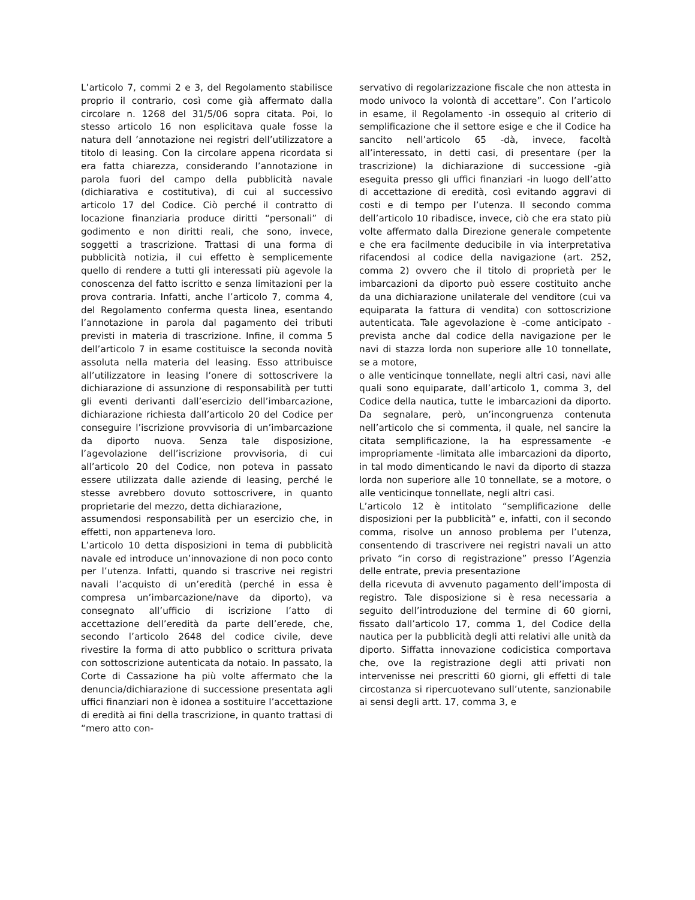L’articolo 7, commi 2 e 3, del Regolamento stabilisce proprio il contrario, così come già affermato dalla circolare n. 1268 del 31/5/06 sopra citata. Poi, lo stesso articolo 16 non esplicitava quale fosse la natura dell ’annotazione nei registri dell’utilizzatore a titolo di leasing. Con la circolare appena ricordata si era fatta chiarezza, considerando l’annotazione in parola fuori del campo della pubblicità navale (dichiarativa e costitutiva), di cui al successivo articolo 17 del Codice. Ciò perché il contratto di locazione finanziaria produce diritti “personali” di godimento e non diritti reali, che sono, invece, soggetti a trascrizione. Trattasi di una forma di pubblicità notizia, il cui effetto è semplicemente quello di rendere a tutti gli interessati più agevole la conoscenza del fatto iscritto e senza limitazioni per la prova contraria. Infatti, anche l’articolo 7, comma 4, del Regolamento conferma questa linea, esentando l’annotazione in parola dal pagamento dei tributi previsti in materia di trascrizione. Infine, il comma 5 dell’articolo 7 in esame costituisce la seconda novità assoluta nella materia del leasing. Esso attribuisce all’utilizzatore in leasing l’onere di sottoscrivere la dichiarazione di assunzione di responsabilità per tutti gli eventi derivanti dall’esercizio dell’imbarcazione, dichiarazione richiesta dall’articolo 20 del Codice per conseguire l’iscrizione provvisoria di un’imbarcazione da diporto nuova. Senza tale disposizione, l’agevolazione dell’iscrizione provvisoria, di cui all’articolo 20 del Codice, non poteva in passato essere utilizzata dalle aziende di leasing, perché le stesse avrebbero dovuto sottoscrivere, in quanto proprietarie del mezzo, detta dichiarazione,
assumendosi responsabilità per un esercizio che, in effetti, non apparteneva loro.
L’articolo 10 detta disposizioni in tema di pubblicità navale ed introduce un’innovazione di non poco conto per l’utenza. Infatti, quando si trascrive nei registri navali l’acquisto di un’eredità (perché in essa è compresa un’imbarcazione/nave da diporto), va consegnato all’ufficio di iscrizione l’atto di accettazione dell’eredità da parte dell’erede, che, secondo l’articolo 2648 del codice civile, deve rivestire la forma di atto pubblico o scrittura privata con sottoscrizione autenticata da notaio. In passato, la Corte di Cassazione ha più volte affermato che la denuncia/dichiarazione di successione presentata agli uffici finanziari non è idonea a sostituire l’accettazione di eredità ai fini della trascrizione, in quanto trattasi di “mero atto con-
servativo di regolarizzazione fiscale che non attesta in modo univoco la volontà di accettare”. Con l’articolo in esame, il Regolamento -in ossequio al criterio di semplificazione che il settore esige e che il Codice ha sancito nell’articolo 65 -dà, invece, facoltà all’interessato, in detti casi, di presentare (per la trascrizione) la dichiarazione di successione -già eseguita presso gli uffici finanziari -in luogo dell’atto di accettazione di eredità, così evitando aggravi di costi e di tempo per l’utenza. Il secondo comma dell’articolo 10 ribadisce, invece, ciò che era stato più volte affermato dalla Direzione generale competente e che era facilmente deducibile in via interpretativa rifacendosi al codice della navigazione (art. 252, comma 2) ovvero che il titolo di proprietà per le imbarcazioni da diporto può essere costituito anche da una dichiarazione unilaterale del venditore (cui va equiparata la fattura di vendita) con sottoscrizione autenticata. Tale agevolazione è -come anticipato -prevista anche dal codice della navigazione per le navi di stazza lorda non superiore alle 10 tonnellate, se a motore,
o alle venticinque tonnellate, negli altri casi, navi alle quali sono equiparate, dall’articolo 1, comma 3, del Codice della nautica, tutte le imbarcazioni da diporto. Da segnalare, però, un’incongruenza contenuta nell’articolo che si commenta, il quale, nel sancire la citata semplificazione, la ha espressamente -e impropriamente -limitata alle imbarcazioni da diporto, in tal modo dimenticando le navi da diporto di stazza lorda non superiore alle 10 tonnellate, se a motore, o alle venticinque tonnellate, negli altri casi.
L’articolo 12 è intitolato “semplificazione delle disposizioni per la pubblicità” e, infatti, con il secondo comma, risolve un annoso problema per l’utenza, consentendo di trascrivere nei registri navali un atto privato “in corso di registrazione” presso l’Agenzia delle entrate, previa presentazione
della ricevuta di avvenuto pagamento dell’imposta di registro. Tale disposizione si è resa necessaria a seguito dell’introduzione del termine di 60 giorni, fissato dall’articolo 17, comma 1, del Codice della nautica per la pubblicità degli atti relativi alle unità da diporto. Siffatta innovazione codicistica comportava che, ove la registrazione degli atti privati non intervenisse nei prescritti 60 giorni, gli effetti di tale circostanza si ripercuotevano sull’utente, sanzionabile ai sensi degli artt. 17, comma 3, e